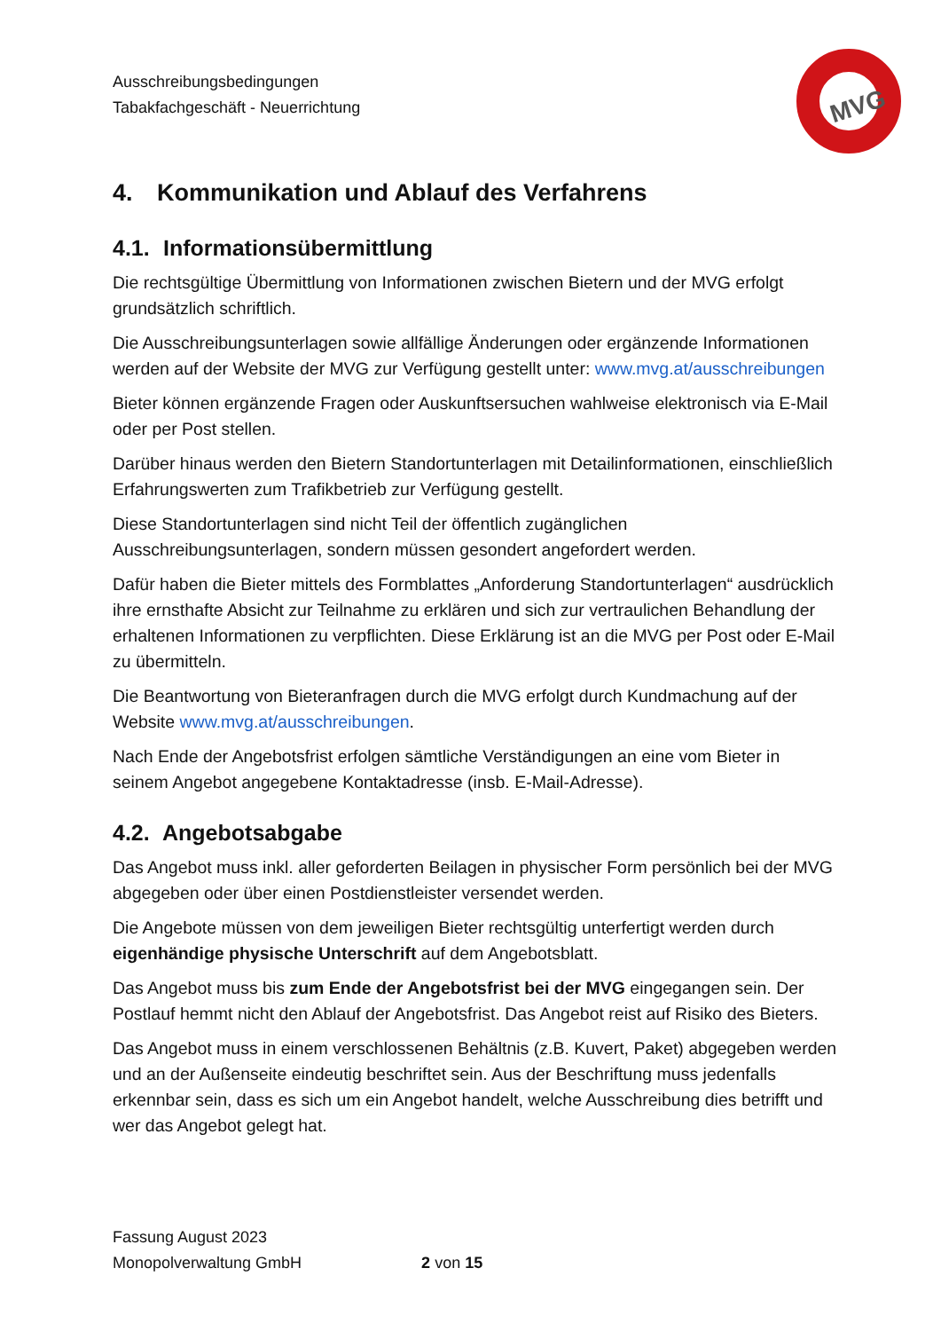Ausschreibungsbedingungen
Tabakfachgeschäft - Neuerrichtung
4. Kommunikation und Ablauf des Verfahrens
4.1. Informationsübermittlung
Die rechtsgültige Übermittlung von Informationen zwischen Bietern und der MVG erfolgt grundsätzlich schriftlich.
Die Ausschreibungsunterlagen sowie allfällige Änderungen oder ergänzende Informationen werden auf der Website der MVG zur Verfügung gestellt unter: www.mvg.at/ausschreibungen
Bieter können ergänzende Fragen oder Auskunftsersuchen wahlweise elektronisch via E-Mail oder per Post stellen.
Darüber hinaus werden den Bietern Standortunterlagen mit Detailinformationen, einschließlich Erfahrungswerten zum Trafikbetrieb zur Verfügung gestellt.
Diese Standortunterlagen sind nicht Teil der öffentlich zugänglichen Ausschreibungsunterlagen, sondern müssen gesondert angefordert werden.
Dafür haben die Bieter mittels des Formblattes „Anforderung Standortunterlagen“ ausdrücklich ihre ernsthafte Absicht zur Teilnahme zu erklären und sich zur vertraulichen Behandlung der erhaltenen Informationen zu verpflichten. Diese Erklärung ist an die MVG per Post oder E-Mail zu übermitteln.
Die Beantwortung von Bieteranfragen durch die MVG erfolgt durch Kundmachung auf der Website www.mvg.at/ausschreibungen.
Nach Ende der Angebotsfrist erfolgen sämtliche Verständigungen an eine vom Bieter in seinem Angebot angegebene Kontaktadresse (insb. E-Mail-Adresse).
4.2. Angebotsabgabe
Das Angebot muss inkl. aller geforderten Beilagen in physischer Form persönlich bei der MVG abgegeben oder über einen Postdienstleister versendet werden.
Die Angebote müssen von dem jeweiligen Bieter rechtsgültig unterfertigt werden durch eigenhändige physische Unterschrift auf dem Angebotsblatt.
Das Angebot muss bis zum Ende der Angebotsfrist bei der MVG eingegangen sein. Der Postlauf hemmt nicht den Ablauf der Angebotsfrist. Das Angebot reist auf Risiko des Bieters.
Das Angebot muss in einem verschlossenen Behältnis (z.B. Kuvert, Paket) abgegeben werden und an der Außenseite eindeutig beschriftet sein. Aus der Beschriftung muss jedenfalls erkennbar sein, dass es sich um ein Angebot handelt, welche Ausschreibung dies betrifft und wer das Angebot gelegt hat.
MVG
Fassung August 2023
Monopolverwaltung GmbH 2 von 15